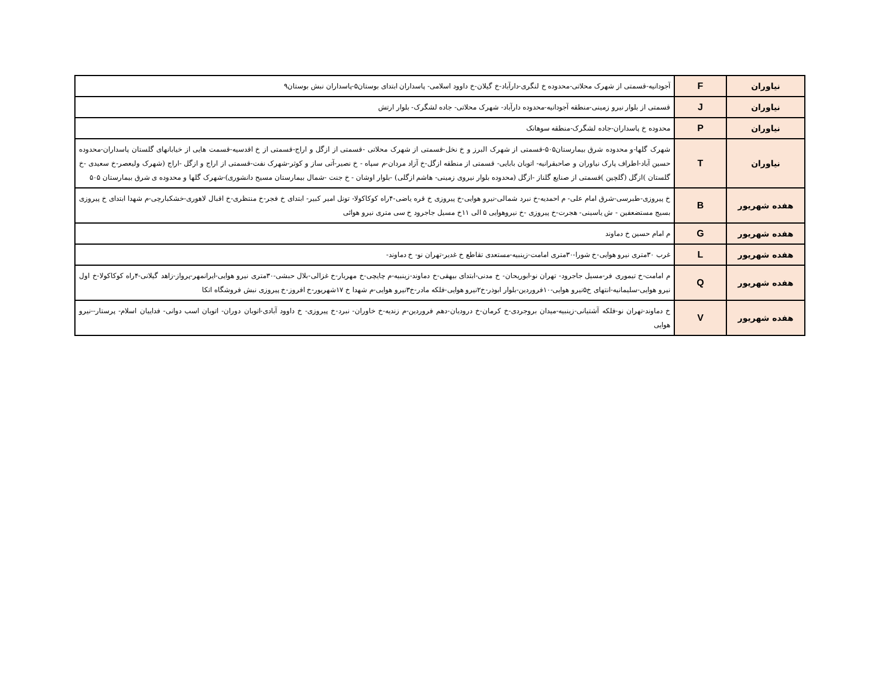| نیاوران | F | آجودانیه-قسمتی از شهرک محلاتی-محدوده خ لنگری-دارآباد-خ گیلان-خ داوود اسلامی- پاسداران ابتدای بوستان۵-پاسداران نبش بوستان۹ |
| نیاوران | J | قسمتی از بلوار نیرو زمینی-منطقه آجودانیه-محدوده دارآباد- شهرک محلاتی- جاده لشگرک- بلوار ارتش |
| نیاوران | P | محدوده خ پاسداران-جاده لشگرک-منطقه سوهانک |
| نیاوران | T | شهرک گلها-و محدوده شرق بیمارستان۵۰۵-قسمتی از شهرک البرز و خ نخل-قسمتی از شهرک محلاتی -قسمتی از ازگل و اراج-قسمتی از خ اقدسیه-قسمت هایی از خیابانهای گلستان پاسداران-محدوده حسین آباد-اطراف پارک نیاوران و صاحبقرانیه- اتوبان بابایی- قسمتی از منطقه ازگل-خ آزاد مردان-م سپاه - خ نصیر-آتی ساز و کوثر-شهرک نفت-قسمتی از اراج و ازگل -اراج (شهرک ولیعصر-خ سعیدی -خ گلستان )ازگل (گلچین )قسمتی از صنایع گلناز -ازگل (محدوده بلوار نیروی زمینی- هاشم ازگلی) -بلوار اوشان - خ جنت -شمال بیمارستان مسیح دانشوری)-شهرک گلها و محدوده ی شرق بیمارستان ۵۰۵ |
| هفده شهریور | B | خ پیروزی-طبرسی-شرق امام علی- م احمدیه-خ نبرد شمالی-نیرو هوایی-خ پیروزی خ قره یاضی-۴راه کوکاکولا- تونل امیر کبیر- ابتدای خ فجر-خ منتظری-خ اقبال لاهوری-خشکبارچی-م شهدا ابتدای خ پیروزی بسیج مستضعفین - ش یاسینی- هجرت-خ پیروزی -خ نیروهوایی ۵ الی ۱۱خ مسیل جاجرود خ سی متری نیرو هوائی |
| هفده شهریور | G | م امام حسین خ دماوند |
| هفده شهریور | L | غرب ۳۰متری نیرو هوایی-خ شورا-۳۰متری امامت-زینبیه-مستعدی تقاطع خ غدیر-تهران نو- خ دماوند- |
| هفده شهریور | Q | م امامت-خ تیموری فر-مسیل جاجرود- تهران نو-ابوریحان- خ مدنی-ابتدای بیهقی-خ دماوند-زینبیه-م چایچی-خ مهربار-خ غزالی-بلال حبشی-۳۰متری نیرو هوایی-ایرانمهر-پرواز-زاهد گیلانی-۴راه کوکاکولا-خ اول نیرو هوایی-سلیمانیه-انتهای خ۵نیرو هوایی-۱۰فروردین-بلوار ابوذر-خ۲نیرو هوایی-فلکه مادر-خ۳نیرو هوایی-م شهدا خ ۱۷شهریور-خ افروز-خ پیروزی نبش فروشگاه اتکا |
| هفده شهریور | V | خ دماوند-تهران نو-فلکه آشتیانی-زینبیه-میدان بروجردی-خ کرمان-خ درودیان-دهم فروردین-م زندیه-خ خاوران- نبرد-خ پیروزی- خ داوود آبادی-اتوبان دوران- اتوبان اسب دوانی- فداییان اسلام- پرستار--نیرو هوایی |